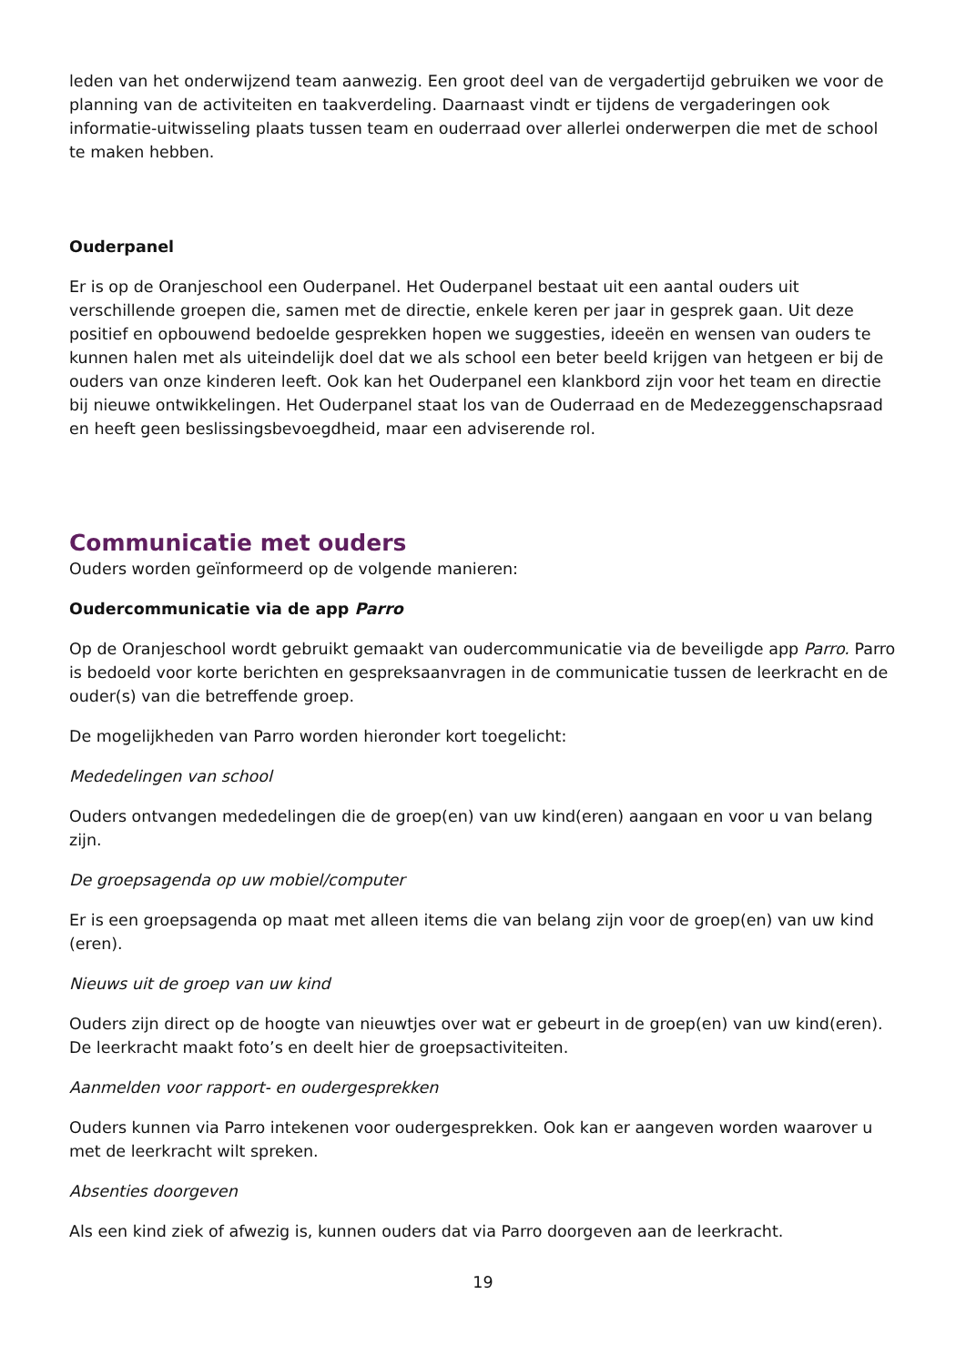leden van het onderwijzend team aanwezig. Een groot deel van de vergadertijd gebruiken we voor de planning van de activiteiten en taakverdeling. Daarnaast vindt er tijdens de vergaderingen ook informatie-uitwisseling plaats tussen team en ouderraad over allerlei onderwerpen die met de school te maken hebben.
Ouderpanel
Er is op de Oranjeschool een Ouderpanel. Het Ouderpanel bestaat uit een aantal ouders uit verschillende groepen die, samen met de directie, enkele keren per jaar in gesprek gaan. Uit deze positief en opbouwend bedoelde gesprekken hopen we suggesties, ideeën en wensen van ouders te kunnen halen met als uiteindelijk doel dat we als school een beter beeld krijgen van hetgeen er bij de ouders van onze kinderen leeft. Ook kan het Ouderpanel een klankbord zijn voor het team en directie bij nieuwe ontwikkelingen. Het Ouderpanel staat los van de Ouderraad en de Medezeggenschapsraad en heeft geen beslissingsbevoegdheid, maar een adviserende rol.
Communicatie met ouders
Ouders worden geïnformeerd op de volgende manieren:
Oudercommunicatie via de app Parro
Op de Oranjeschool wordt gebruikt gemaakt van oudercommunicatie via de beveiligde app Parro. Parro is bedoeld voor korte berichten en gespreksaanvragen in de communicatie tussen de leerkracht en de ouder(s) van die betreffende groep.
De mogelijkheden van Parro worden hieronder kort toegelicht:
Mededelingen van school
Ouders ontvangen mededelingen die de groep(en) van uw kind(eren) aangaan en voor u van belang zijn.
De groepsagenda op uw mobiel/computer
Er is een groepsagenda op maat met alleen items die van belang zijn voor de groep(en) van uw kind (eren).
Nieuws uit de groep van uw kind
Ouders zijn direct op de hoogte van nieuwtjes over wat er gebeurt in de groep(en) van uw kind(eren). De leerkracht maakt foto’s en deelt hier de groepsactiviteiten.
Aanmelden voor rapport- en oudergesprekken
Ouders kunnen via Parro intekenen voor oudergesprekken. Ook kan er aangeven worden waarover u met de leerkracht wilt spreken.
Absenties doorgeven
Als een kind ziek of afwezig is, kunnen ouders dat via Parro doorgeven aan de leerkracht.
19